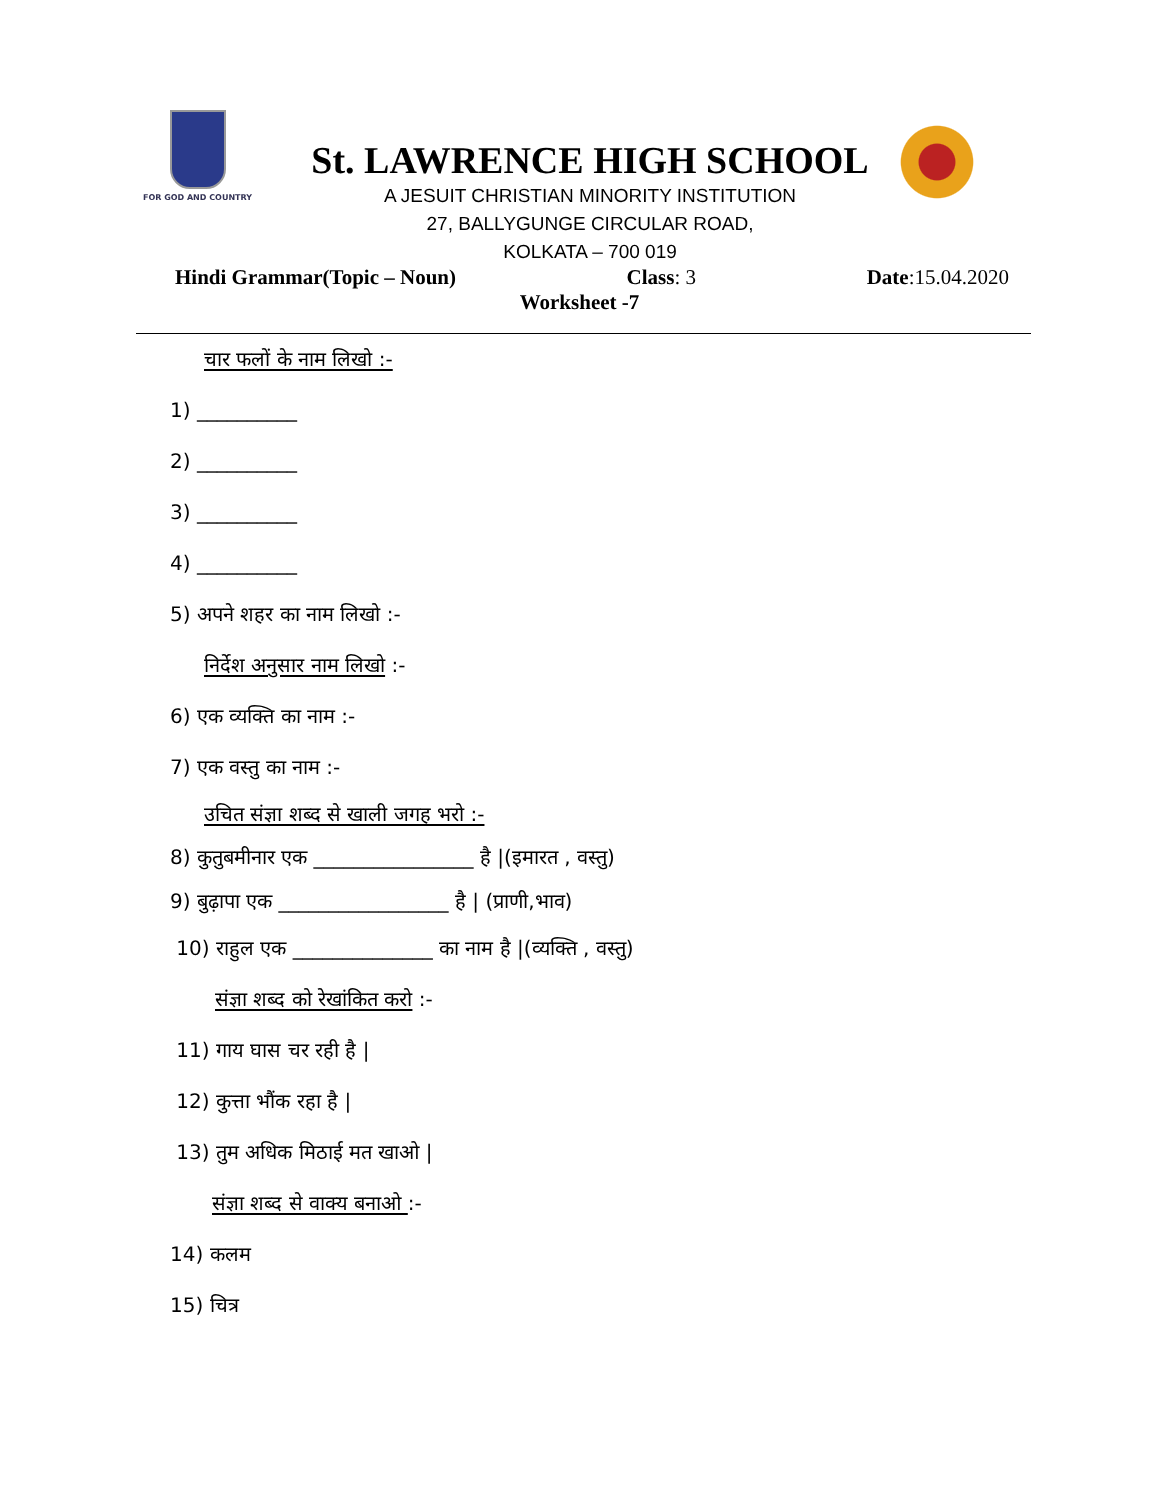FOR GOD AND COUNTRY
St. LAWRENCE HIGH SCHOOL
A JESUIT CHRISTIAN MINORITY INSTITUTION
27, BALLYGUNGE CIRCULAR ROAD,
KOLKATA – 700 019
Hindi Grammar(Topic – Noun) Class: 3 Date:15.04.2020
Worksheet -7
चार फलों के नाम लिखो :-
1) __________
2) __________
3) __________
4) __________
5) अपने शहर का नाम लिखो :-
निर्देश अनुसार नाम लिखो :-
6) एक व्यक्ति का नाम :-
7) एक वस्तु का नाम :-
उचित संज्ञा शब्द से खाली जगह भरो :-
8) कुतुबमीनार एक ________________ है |(इमारत , वस्तु)
9) बुढ़ापा एक _________________ है | (प्राणी,भाव)
10) राहुल एक ______________ का नाम है |(व्यक्ति , वस्तु)
संज्ञा शब्द को रेखांकित करो :-
11) गाय घास चर रही है |
12) कुत्ता भौंक रहा है |
13) तुम अधिक मिठाई मत खाओ |
संज्ञा शब्द से वाक्य बनाओ :-
14) कलम
15) चित्र